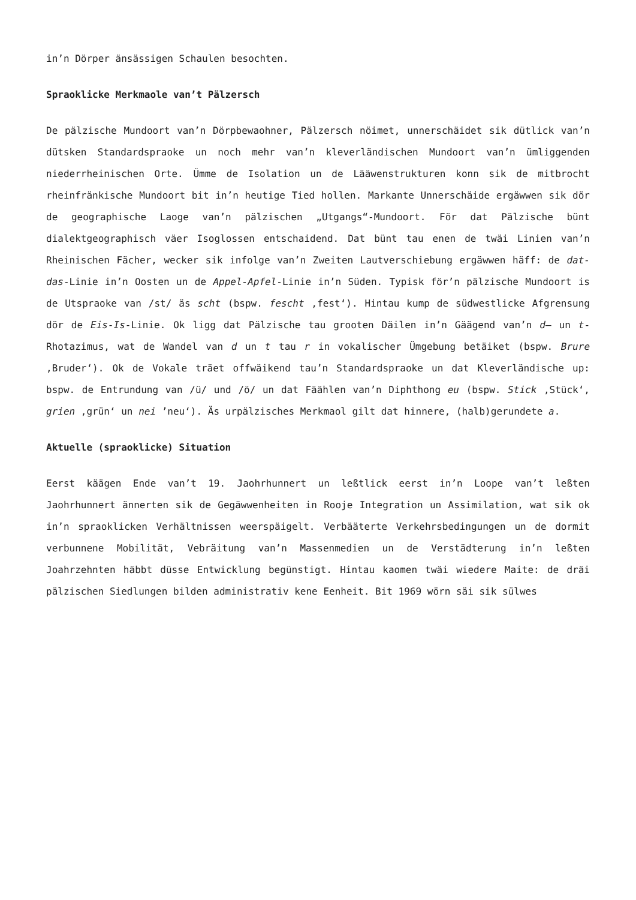in’n Dörper änsässigen Schaulen besochten.
Spraoklicke Merkmaole van’t Pälzersch
De pälzische Mundoort van’n Dörpbewaohner, Pälzersch nöimet, unnerschäidet sik dütlick van’n dütsken Standardspraoke un noch mehr van’n kleverländischen Mundoort van’n ümliggenden niederrheinischen Orte. Ümme de Isolation un de Lääwenstrukturen konn sik de mitbrocht rheinfränkische Mundoort bit in’n heutige Tied hollen. Markante Unnerschäide ergäwwen sik dör de geographische Laoge van’n pälzischen „Utgangs“-Mundoort. För dat Pälzische bünt dialektgeographisch väer Isoglossen entschaidend. Dat bünt tau enen de twäi Linien van’n Rheinischen Fächer, wecker sik infolge van’n Zweiten Lautverschiebung ergäwwen häff: de dat-das-Linie in’n Oosten un de Appel-Apfel-Linie in’n Süden. Typisk för’n pälzische Mundoort is de Utspraoke van /st/ äs scht (bspw. fescht ‚fest‘). Hintau kump de südwestlicke Afgrensung dör de Eis-Is-Linie. Ok ligg dat Pälzische tau grooten Däilen in’n Gäägend van’n d– un t-Rhotazimus, wat de Wandel van d un t tau r in vokalischer Ümgebung betäiket (bspw. Brure ‚Bruder‘). Ok de Vokale träet offwäikend tau’n Standardspraoke un dat Kleverländische up: bspw. de Entrundung van /ü/ und /ö/ un dat Fäählen van’n Diphthong eu (bspw. Stick ‚Stück‘, grien ‚grün‘ un nei ’neu‘). Äs urpälzisches Merkmaol gilt dat hinnere, (halb)gerundete a.
Aktuelle (spraoklicke) Situation
Eerst käägen Ende van’t 19. Jaohrhunnert un leßtlick eerst in’n Loope van’t leßten Jaohrhunnert ännerten sik de Gegäwwenheiten in Rooje Integration un Assimilation, wat sik ok in’n spraoklicken Verhältnissen weerspäigelt. Verbääterte Verkehrsbedingungen un de dormit verbunnene Mobilität, Vebräitung van’n Massenmedien un de Verstädterung in’n leßten Joahrzehnten häbbt düsse Entwicklung begünstigt. Hintau kaomen twäi wiedere Maite: de dräi pälzischen Siedlungen bilden administrativ kene Eenheit. Bit 1969 wörn säi sik sülwes